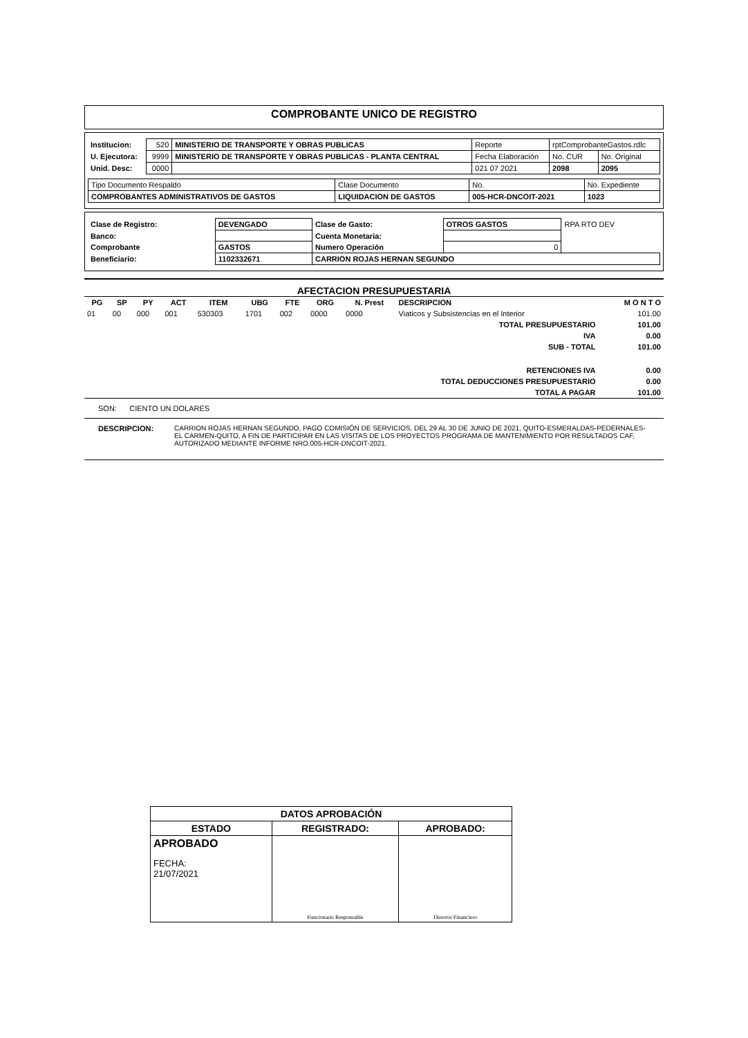COMPROBANTE UNICO DE REGISTRO
| Institucion: | 520 | MINISTERIO DE TRANSPORTE Y OBRAS PUBLICAS | Reporte | rptComprobanteGastos.rdlc | |
| U. Ejecutora: | 9999 | MINISTERIO DE TRANSPORTE Y OBRAS PUBLICAS - PLANTA CENTRAL | Fecha Elaboración | No. CUR | No. Original |
| Unid. Desc: | 0000 | | 021 07 2021 | 2098 | 2095 |
| Tipo Documento Respaldo | Clase Documento | No. | No. Expediente |
| COMPROBANTES ADMINISTRATIVOS DE GASTOS | LIQUIDACION DE GASTOS | 005-HCR-DNCOIT-2021 | 1023 |
| Clase de Registro: | DEVENGADO | Clase de Gasto: | OTROS GASTOS | RPA RTO DEV |
| Banco: | | Cuenta Monetaria: | | |
| Comprobante | GASTOS | Numero Operación | 0 | |
| Beneficiario: | 1102332671 | CARRION ROJAS HERNAN SEGUNDO | | |
AFECTACION PRESUPUESTARIA
| PG | SP | PY | ACT | ITEM | UBG | FTE | ORG | N. Prest | DESCRIPCION | M O N T O |
| --- | --- | --- | --- | --- | --- | --- | --- | --- | --- | --- |
| 01 | 00 | 000 | 001 | 530303 | 1701 | 002 | 0000 | 0000 | Viaticos y Subsistencias en el Interior | 101.00 |
| TOTAL PRESUPUESTARIO | | | | | | | | | | 101.00 |
| IVA | | | | | | | | | | 0.00 |
| SUB - TOTAL | | | | | | | | | | 101.00 |
| RETENCIONES IVA | | | | | | | | | | 0.00 |
| TOTAL DEDUCCIONES PRESUPUESTARIO | | | | | | | | | | 0.00 |
| TOTAL A PAGAR | | | | | | | | | | 101.00 |
SON: CIENTO UN DOLARES
DESCRIPCION: CARRION ROJAS HERNAN SEGUNDO, PAGO COMISIÓN DE SERVICIOS, DEL 29 AL 30 DE JUNIO DE 2021, QUITO-ESMERALDAS-PEDERNALES- EL CARMEN-QUITO, A FIN DE PARTICIPAR EN LAS VISITAS DE LOS PROYECTOS PROGRAMA DE MANTENIMIENTO POR RESULTADOS CAF, AUTORIZADO MEDIANTE INFORME NRO.005-HCR-DNCOIT-2021.
| DATOS APROBACIÓN | | |
| ESTADO | REGISTRADO: | APROBADO: |
| APROBADO FECHA: 21/07/2021 | Funcionario Responsable | Director Financiero |